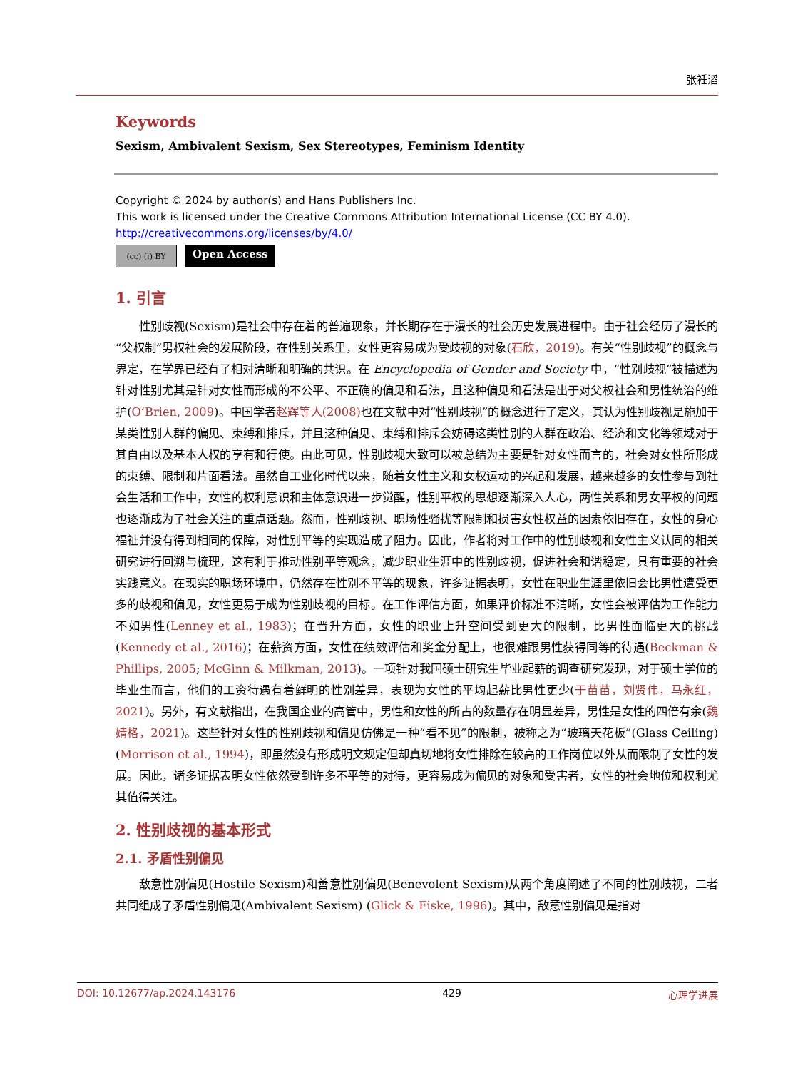张衽滔
Keywords
Sexism, Ambivalent Sexism, Sex Stereotypes, Feminism Identity
Copyright © 2024 by author(s) and Hans Publishers Inc.
This work is licensed under the Creative Commons Attribution International License (CC BY 4.0).
http://creativecommons.org/licenses/by/4.0/
(cc) (i) BY
Open Access
1. 引言
性别歧视(Sexism)是社会中存在着的普遍现象，并长期存在于漫长的社会历史发展进程中。由于社会经历了漫长的“父权制”男权社会的发展阶段，在性别关系里，女性更容易成为受歧视的对象(石欣，2019)。有关“性别歧视”的概念与界定，在学界已经有了相对清晰和明确的共识。在 Encyclopedia of Gender and Society 中，“性别歧视”被描述为针对性别尤其是针对女性而形成的不公平、不正确的偏见和看法，且这种偏见和看法是出于对父权社会和男性统治的维护(O’Brien, 2009)。中国学者赵辉等人(2008) 也在文献中对“性别歧视”的概念进行了定义，其认为性别歧视是施加于某类性别人群的偏见、束缚和排斥，并且这种偏见、束缚和排斥会妨碍这类性别的人群在政治、经济和文化等领域对于其自由以及基本人权的享有和行使。由此可见，性别歧视大致可以被总结为主要是针对女性而言的，社会对女性所形成的束缚、限制和片面看法。虽然自工业化时代以来，随着女性主义和女权运动的兴起和发展，越来越多的女性参与到社会生活和工作中，女性的权利意识和主体意识进一步觉醒，性别平权的思想逐渐深入人心，两性关系和男女平权的问题也逐渐成为了社会关注的重点话题。然而，性别歧视、职场性骚扰等限制和损害女性权益的因素依旧存在，女性的身心福祉并没有得到相同的保障，对性别平等的实现造成了阻力。因此，作者将对工作中的性别歧视和女性主义认同的相关研究进行回溯与梳理，这有利于推动性别平等观念，减少职业生涯中的性别歧视，促进社会和谐稳定，具有重要的社会实践意义。在现实的职场环境中，仍然存在性别不平等的现象，许多证据表明，女性在职业生涯里依旧会比男性遭受更多的歧视和偏见，女性更易于成为性别歧视的目标。在工作评估方面，如果评价标准不清晰，女性会被评估为工作能力不如男性(Lenney et al., 1983)；在晋升方面，女性的职业上升空间受到更大的限制，比男性面临更大的挑战(Kennedy et al., 2016)；在薪资方面，女性在绩效评估和奖金分配上，也很难跟男性获得同等的待遇(Beckman & Phillips, 2005; McGinn & Milkman, 2013)。一项针对我国硕士研究生毕业起薪的调查研究发现，对于硕士学位的毕业生而言，他们的工资待遇有着鲜明的性别差异，表现为女性的平均起薪比男性更少(于苗苗，刘贤伟，马永红，2021)。另外，有文献指出，在我国企业的高管中，男性和女性的所占的数量存在明显差异，男性是女性的四倍有余(魏婧格，2021)。这些针对女性的性别歧视和偏见仿佛是一种“看不见”的限制，被称之为“玻璃天花板”(Glass Ceiling) (Morrison et al., 1994)，即虽然没有形成明文规定但却真切地将女性排除在较高的工作岗位以外从而限制了女性的发展。因此，诸多证据表明女性依然受到许多不平等的对待，更容易成为偏见的对象和受害者，女性的社会地位和权利尤其值得关注。
2. 性别歧视的基本形式
2.1. 矛盾性别偏见
敌意性别偏见(Hostile Sexism)和善意性别偏见(Benevolent Sexism)从两个角度阐述了不同的性别歧视，二者共同组成了矛盾性别偏见(Ambivalent Sexism) (Glick & Fiske, 1996)。其中，敌意性别偏见是指对
DOI: 10.12677/ap.2024.143176 429 心理学进展